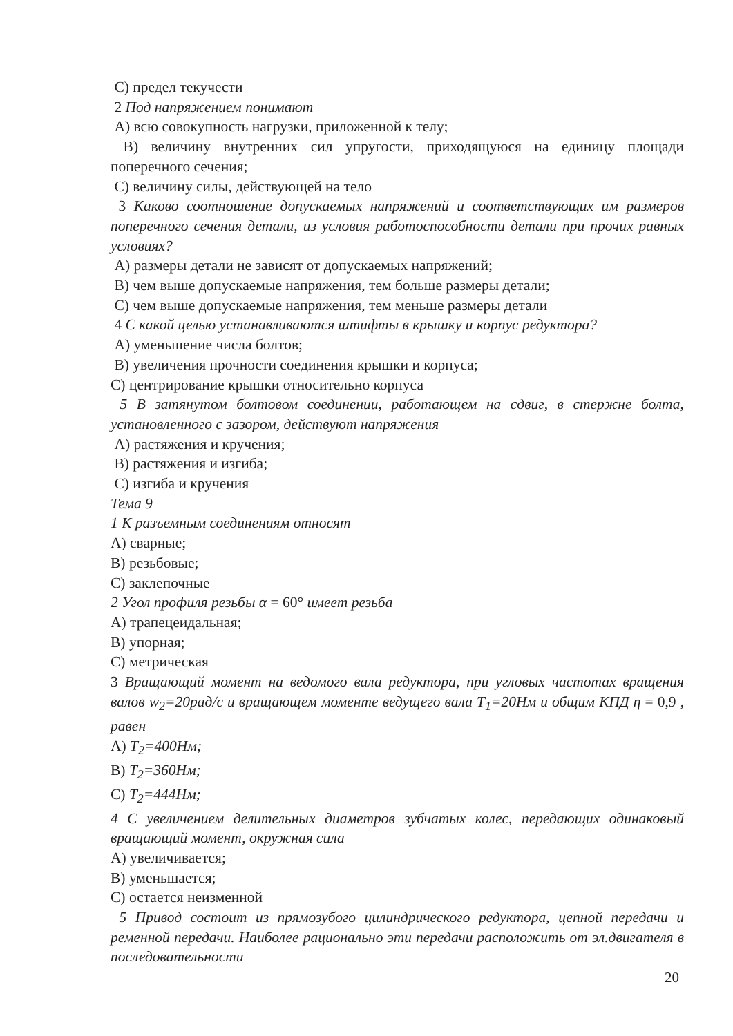C) предел текучести
2 Под напряжением понимают
A) всю совокупность нагрузки, приложенной к телу;
B) величину внутренних сил упругости, приходящуюся на единицу площади поперечного сечения;
C) величину силы, действующей на тело
3 Каково соотношение допускаемых напряжений и соответствующих им размеров поперечного сечения детали, из условия работоспособности детали при прочих равных условиях?
A) размеры детали не зависят от допускаемых напряжений;
B) чем выше допускаемые напряжения, тем больше размеры детали;
C) чем выше допускаемые напряжения, тем меньше размеры детали
4 С какой целью устанавливаются штифты в крышку и корпус редуктора?
A) уменьшение числа болтов;
B) увеличения прочности соединения крышки и корпуса;
C) центрирование крышки относительно корпуса
5 В затянутом болтовом соединении, работающем на сдвиг, в стержне болта, установленного с зазором, действуют напряжения
A) растяжения и кручения;
B) растяжения и изгиба;
C) изгиба и кручения
Тема 9
1 К разъемным соединениям относят
A) сварные;
B) резьбовые;
C) заклепочные
2 Угол профиля резьбы α = 60° имеет резьба
A) трапецеидальная;
B) упорная;
C) метрическая
3 Вращающий момент на ведомого вала редуктора, при угловых частотах вращения валов w<sub>2</sub>=20рад/с и вращающем моменте ведущего вала T<sub>1</sub>=20Нм и общим КПД η = 0,9 , равен
A) T<sub>2</sub>=400Нм;
B) T<sub>2</sub>=360Нм;
C) T<sub>2</sub>=444Нм;
4 С увеличением делительных диаметров зубчатых колес, передающих одинаковый вращающий момент, окружная сила
A) увеличивается;
B) уменьшается;
C) остается неизменной
5 Привод состоит из прямозубого цилиндрического редуктора, цепной передачи и ременной передачи. Наиболее рационально эти передачи расположить от эл.двигателя в последовательности
20